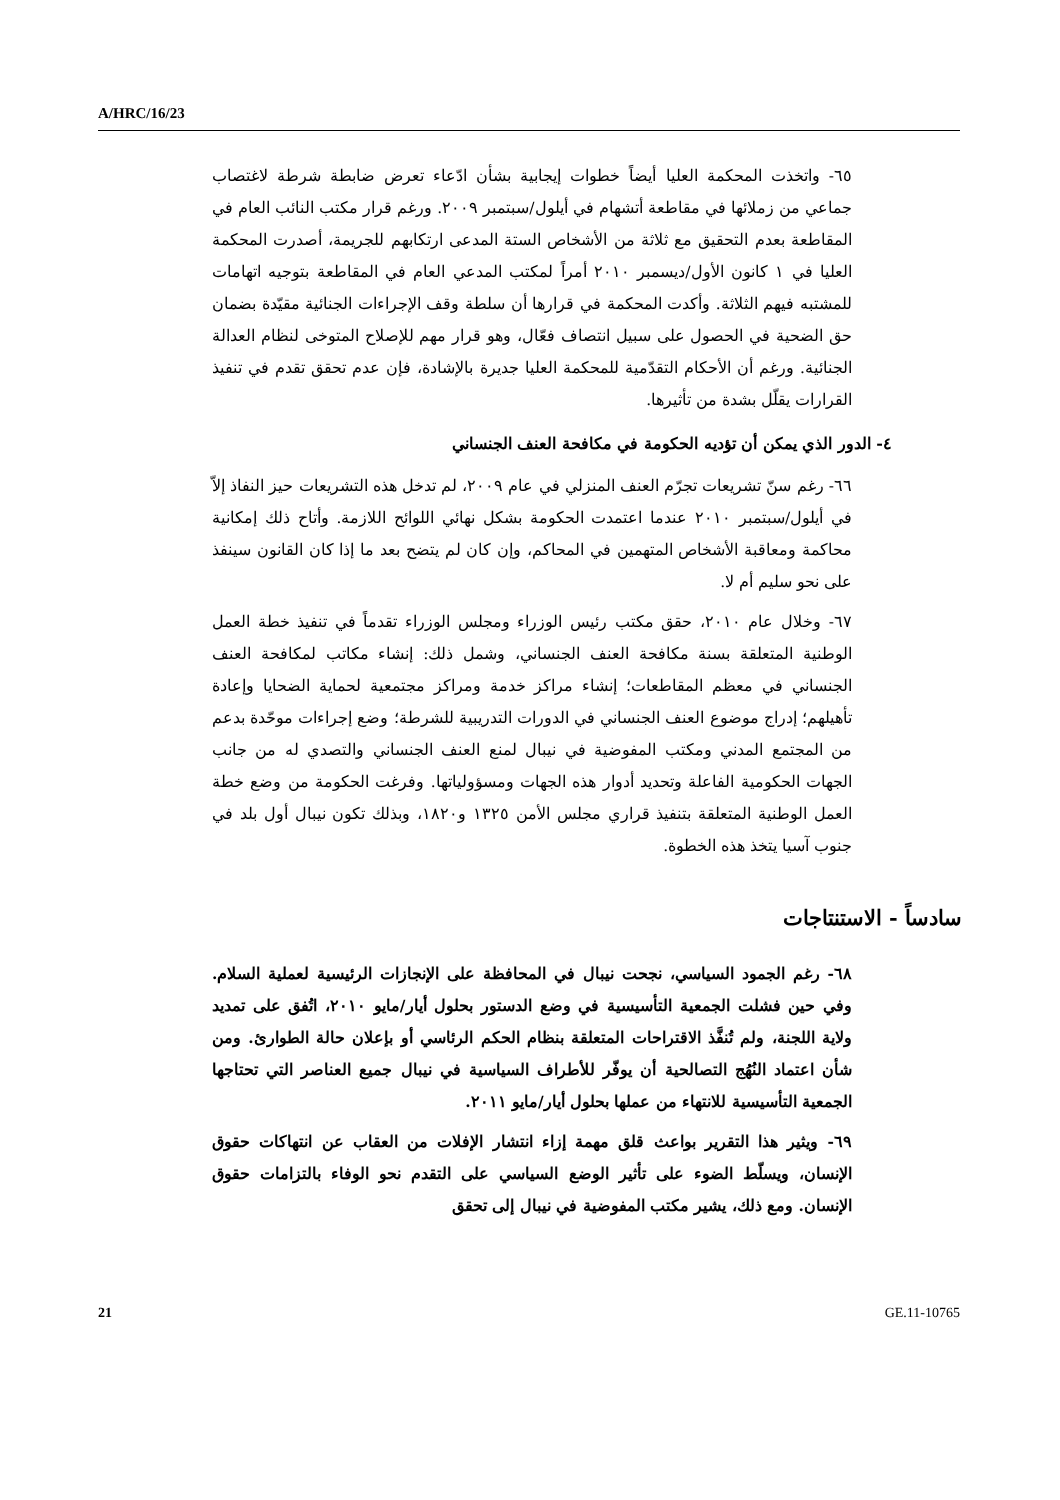A/HRC/16/23
٦٥- واتخذت المحكمة العليا أيضاً خطوات إيجابية بشأن ادّعاء تعرض ضابطة شرطة لاغتصاب جماعي من زملائها في مقاطعة أتشهام في أيلول/سبتمبر ٢٠٠٩. ورغم قرار مكتب النائب العام في المقاطعة بعدم التحقيق مع ثلاثة من الأشخاص الستة المدعى ارتكابهم للجريمة، أصدرت المحكمة العليا في ١ كانون الأول/ديسمبر ٢٠١٠ أمراً لمكتب المدعي العام في المقاطعة بتوجيه اتهامات للمشتبه فيهم الثلاثة. وأكدت المحكمة في قرارها أن سلطة وقف الإجراءات الجنائية مقيّدة بضمان حق الضحية في الحصول على سبيل انتصاف فعّال، وهو قرار مهم للإصلاح المتوخى لنظام العدالة الجنائية. ورغم أن الأحكام التقدّمية للمحكمة العليا جديرة بالإشادة، فإن عدم تحقق تقدم في تنفيذ القرارات يقلّل بشدة من تأثيرها.
٤- الدور الذي يمكن أن تؤديه الحكومة في مكافحة العنف الجنساني
٦٦- رغم سنّ تشريعات تجرّم العنف المنزلي في عام ٢٠٠٩، لم تدخل هذه التشريعات حيز النفاذ إلاّ في أيلول/سبتمبر ٢٠١٠ عندما اعتمدت الحكومة بشكل نهائي اللوائح اللازمة. وأتاح ذلك إمكانية محاكمة ومعاقبة الأشخاص المتهمين في المحاكم، وإن كان لم يتضح بعد ما إذا كان القانون سينفذ على نحو سليم أم لا.
٦٧- وخلال عام ٢٠١٠، حقق مكتب رئيس الوزراء ومجلس الوزراء تقدماً في تنفيذ خطة العمل الوطنية المتعلقة بسنة مكافحة العنف الجنساني، وشمل ذلك: إنشاء مكاتب لمكافحة العنف الجنساني في معظم المقاطعات؛ إنشاء مراكز خدمة ومراكز مجتمعية لحماية الضحايا وإعادة تأهيلهم؛ إدراج موضوع العنف الجنساني في الدورات التدريبية للشرطة؛ وضع إجراءات موحّدة بدعم من المجتمع المدني ومكتب المفوضية في نيبال لمنع العنف الجنساني والتصدي له من جانب الجهات الحكومية الفاعلة وتحديد أدوار هذه الجهات ومسؤولياتها. وفرغت الحكومة من وضع خطة العمل الوطنية المتعلقة بتنفيذ قراري مجلس الأمن ١٣٢٥ و١٨٢٠، وبذلك تكون نيبال أول بلد في جنوب آسيا يتخذ هذه الخطوة.
سادساً - الاستنتاجات
٦٨- رغم الجمود السياسي، نجحت نيبال في المحافظة على الإنجازات الرئيسية لعملية السلام. وفي حين فشلت الجمعية التأسيسية في وضع الدستور بحلول أيار/مايو ٢٠١٠، اتُفق على تمديد ولاية اللجنة، ولم تُنفَّذ الاقتراحات المتعلقة بنظام الحكم الرئاسي أو بإعلان حالة الطوارئ. ومن شأن اعتماد النُهُج التصالحية أن يوفّر للأطراف السياسية في نيبال جميع العناصر التي تحتاجها الجمعية التأسيسية للانتهاء من عملها بحلول أيار/مايو ٢٠١١.
٦٩- ويثير هذا التقرير بواعث قلق مهمة إزاء انتشار الإفلات من العقاب عن انتهاكات حقوق الإنسان، ويسلّط الضوء على تأثير الوضع السياسي على التقدم نحو الوفاء بالتزامات حقوق الإنسان. ومع ذلك، يشير مكتب المفوضية في نيبال إلى تحقق
21 GE.11-10765